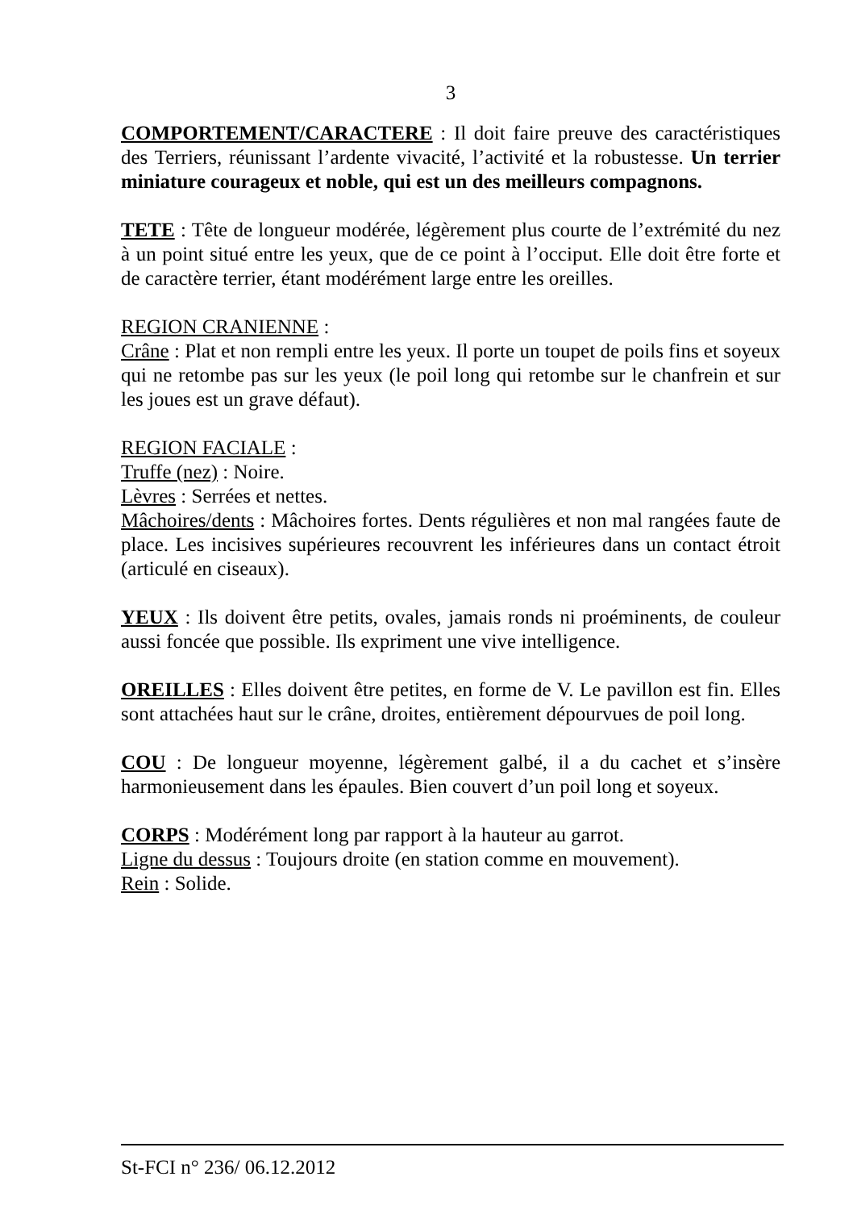3
COMPORTEMENT/CARACTERE : Il doit faire preuve des caractéristiques des Terriers, réunissant l’ardente vivacité, l’activité et la robustesse. Un terrier miniature courageux et noble, qui est un des meilleurs compagnons.
TETE : Tête de longueur modérée, légèrement plus courte de l’extrémité du nez à un point situé entre les yeux, que de ce point à l’occiput. Elle doit être forte et de caractère terrier, étant modérément large entre les oreilles.
REGION CRANIENNE :
Crâne : Plat et non rempli entre les yeux. Il porte un toupet de poils fins et soyeux qui ne retombe pas sur les yeux (le poil long qui retombe sur le chanfrein et sur les joues est un grave défaut).
REGION FACIALE :
Truffe (nez) : Noire.
Lèvres : Serrées et nettes.
Mâchoires/dents : Mâchoires fortes. Dents régulières et non mal rangées faute de place. Les incisives supérieures recouvrent les inférieures dans un contact étroit (articulé en ciseaux).
YEUX : Ils doivent être petits, ovales, jamais ronds ni proéminents, de couleur aussi foncée que possible. Ils expriment une vive intelligence.
OREILLES : Elles doivent être petites, en forme de V. Le pavillon est fin. Elles sont attachées haut sur le crâne, droites, entièrement dépourvues de poil long.
COU : De longueur moyenne, légèrement galbé, il a du cachet et s’insère harmonieusement dans les épaules. Bien couvert d’un poil long et soyeux.
CORPS : Modérément long par rapport à la hauteur au garrot.
Ligne du dessus : Toujours droite (en station comme en mouvement).
Rein : Solide.
St-FCI n° 236/ 06.12.2012